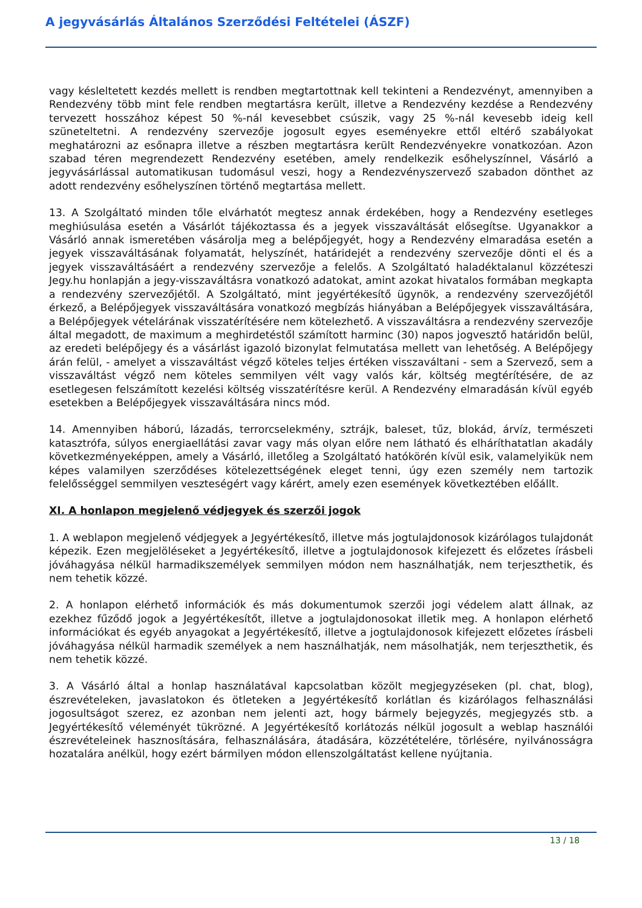A jegyvásárlás Általános Szerződési Feltételei (ÁSZF)
vagy késleltetett kezdés mellett is rendben megtartottnak kell tekinteni a Rendezvényt, amennyiben a Rendezvény több mint fele rendben megtartásra került, illetve a Rendezvény kezdése a Rendezvény tervezett hosszához képest 50 %-nál kevesebbet csúszik, vagy 25 %-nál kevesebb ideig kell szüneteltetni. A rendezvény szervezője jogosult egyes eseményekre ettől eltérő szabályokat meghatározni az esőnapra illetve a részben megtartásra került Rendezvényekre vonatkozóan. Azon szabad téren megrendezett Rendezvény esetében, amely rendelkezik esőhelyszínnel, Vásárló a jegyvásárlással automatikusan tudomásul veszi, hogy a Rendezvényszervező szabadon dönthet az adott rendezvény esőhelyszínen történő megtartása mellett.
13. A Szolgáltató minden tőle elvárhatót megtesz annak érdekében, hogy a Rendezvény esetleges meghiúsulása esetén a Vásárlót tájékoztassa és a jegyek visszaváltását elősegítse. Ugyanakkor a Vásárló annak ismeretében vásárolja meg a belépőjegyét, hogy a Rendezvény elmaradása esetén a jegyek visszaváltásának folyamatát, helyszínét, határidejét a rendezvény szervezője dönti el és a jegyek visszaváltásáért a rendezvény szervezője a felelős. A Szolgáltató haladéktalanul közzéteszi Jegy.hu honlapján a jegy-visszaváltásra vonatkozó adatokat, amint azokat hivatalos formában megkapta a rendezvény szervezőjétől. A Szolgáltató, mint jegyértékesítő ügynök, a rendezvény szervezőjétől érkező, a Belépőjegyek visszaváltására vonatkozó megbízás hiányában a Belépőjegyek visszaváltására, a Belépőjegyek vételárának visszatérítésére nem kötelezhető. A visszaváltásra a rendezvény szervezője által megadott, de maximum a meghirdetéstől számított harminc (30) napos jogvesztő határidőn belül, az eredeti belépőjegy és a vásárlást igazoló bizonylat felmutatása mellett van lehetőség. A Belépőjegy árán felül, - amelyet a visszaváltást végző köteles teljes értéken visszaváltani - sem a Szervező, sem a visszaváltást végző nem köteles semmilyen vélt vagy valós kár, költség megtérítésére, de az esetlegesen felszámított kezelési költség visszatérítésre kerül. A Rendezvény elmaradásán kívül egyéb esetekben a Belépőjegyek visszaváltására nincs mód.
14. Amennyiben háború, lázadás, terrorcselekmény, sztrájk, baleset, tűz, blokád, árvíz, természeti katasztrófa, súlyos energiaellátási zavar vagy más olyan előre nem látható és elháríthatatlan akadály következményeképpen, amely a Vásárló, illetőleg a Szolgáltató hatókörén kívül esik, valamelyikük nem képes valamilyen szerződéses kötelezettségének eleget tenni, úgy ezen személy nem tartozik felelősséggel semmilyen veszteségért vagy kárért, amely ezen események következtében előállt.
XI. A honlapon megjelenő védjegyek és szerzői jogok
1. A weblapon megjelenő védjegyek a Jegyértékesítő, illetve más jogtulajdonosok kizárólagos tulajdonát képezik. Ezen megjelöléseket a Jegyértékesítő, illetve a jogtulajdonosok kifejezett és előzetes írásbeli jóváhagyása nélkül harmadikszemélyek semmilyen módon nem használhatják, nem terjeszthetik, és nem tehetik közzé.
2. A honlapon elérhető információk és más dokumentumok szerzői jogi védelem alatt állnak, az ezekhez fűződő jogok a Jegyértékesítőt, illetve a jogtulajdonosokat illetik meg. A honlapon elérhető információkat és egyéb anyagokat a Jegyértékesítő, illetve a jogtulajdonosok kifejezett előzetes írásbeli jóváhagyása nélkül harmadik személyek a nem használhatják, nem másolhatják, nem terjeszthetik, és nem tehetik közzé.
3. A Vásárló által a honlap használatával kapcsolatban közölt megjegyzéseken (pl. chat, blog), észrevételeken, javaslatokon és ötleteken a Jegyértékesítő korlátlan és kizárólagos felhasználási jogosultságot szerez, ez azonban nem jelenti azt, hogy bármely bejegyzés, megjegyzés stb. a Jegyértékesítő véleményét tükrözné. A Jegyértékesítő korlátozás nélkül jogosult a weblap használói észrevételeinek hasznosítására, felhasználására, átadására, közzétételére, törlésére, nyilvánosságra hozatalára anélkül, hogy ezért bármilyen módon ellenszolgáltatást kellene nyújtania.
13 / 18